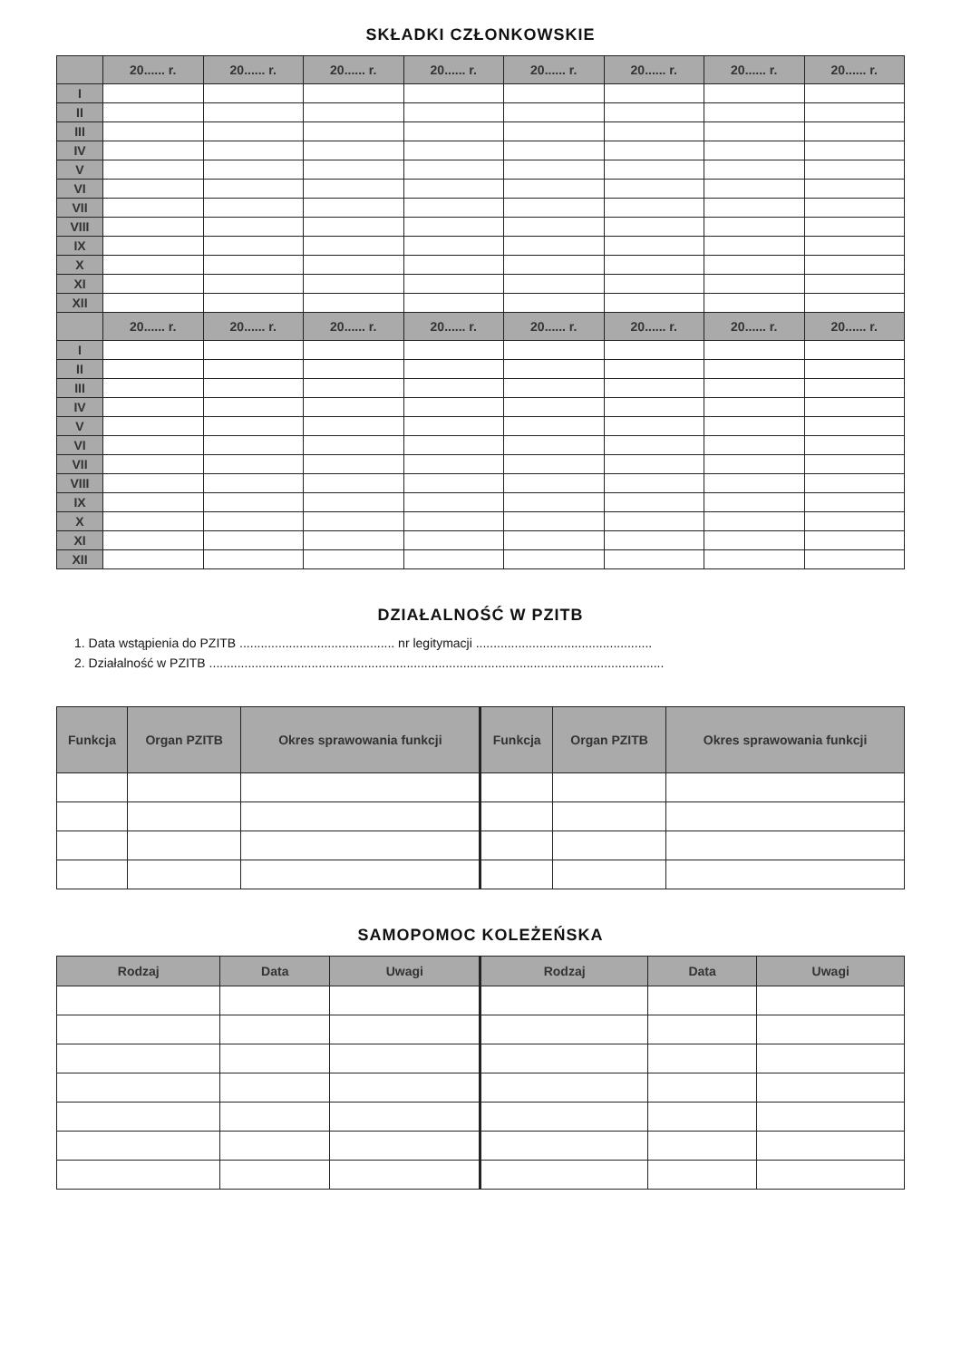SKŁADKI CZŁONKOWSKIE
| | 20...... r. | 20...... r. | 20...... r. | 20...... r. | 20...... r. | 20...... r. | 20...... r. | 20...... r. |
| --- | --- | --- | --- | --- | --- | --- | --- | --- |
| I | | | | | | | | |
| II | | | | | | | | |
| III | | | | | | | | |
| IV | | | | | | | | |
| V | | | | | | | | |
| VI | | | | | | | | |
| VII | | | | | | | | |
| VIII | | | | | | | | |
| IX | | | | | | | | |
| X | | | | | | | | |
| XI | | | | | | | | |
| XII | | | | | | | | |
| | 20...... r. | 20...... r. | 20...... r. | 20...... r. | 20...... r. | 20...... r. | 20...... r. | 20...... r. |
| I | | | | | | | | |
| II | | | | | | | | |
| III | | | | | | | | |
| IV | | | | | | | | |
| V | | | | | | | | |
| VI | | | | | | | | |
| VII | | | | | | | | |
| VIII | | | | | | | | |
| IX | | | | | | | | |
| X | | | | | | | | |
| XI | | | | | | | | |
| XII | | | | | | | | |
DZIAŁALNOŚĆ W PZITB
1. Data wstąpienia do PZITB ............................................ nr legitymacji ..................................................
2. Działalność w PZITB .................................................................................................................................
| Funkcja | Organ PZITB | Okres sprawowania funkcji | Funkcja | Organ PZITB | Okres sprawowania funkcji |
| --- | --- | --- | --- | --- | --- |
SAMOPOMOC KOLEŻEŃSKA
| Rodzaj | Data | Uwagi | Rodzaj | Data | Uwagi |
| --- | --- | --- | --- | --- | --- |